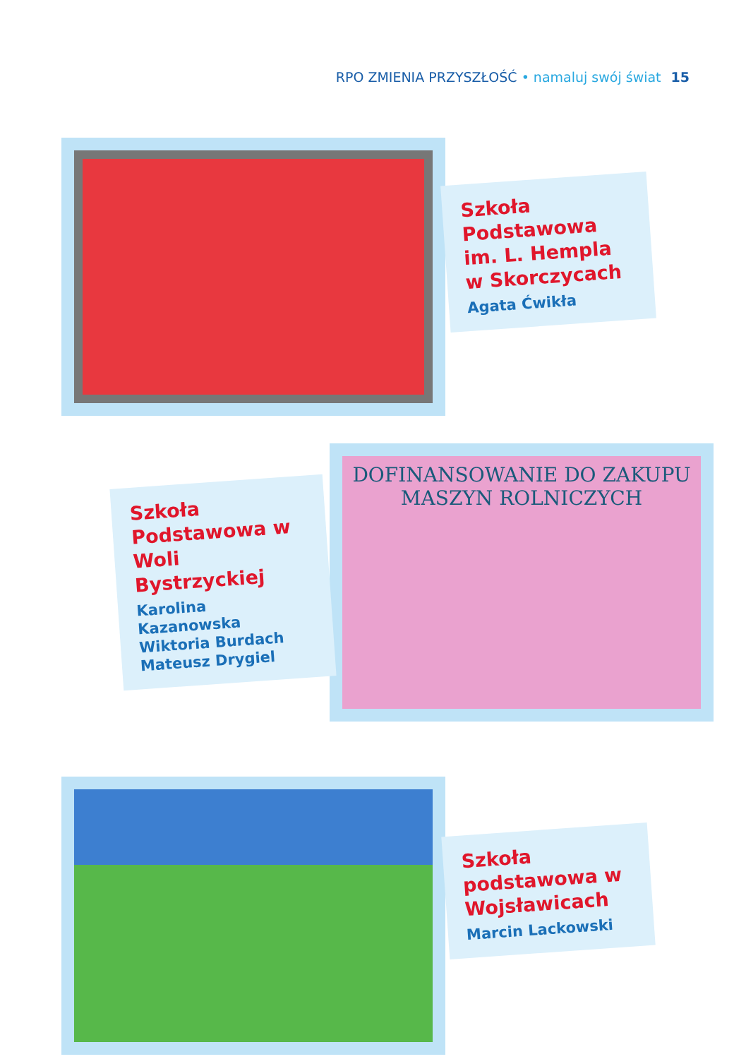RPO ZMIENIA PRZYSZŁOŚĆ • namaluj swój świat 15
Szkoła Podstawowa im. L. Hempla w Skorczycach
Agata Ćwikła
Szkoła Podstawowa w Woli Bystrzyckiej
Karolina Kazanowska
Wiktoria Burdach
Mateusz Drygiel
DOFINANSOWANIE DO ZAKUPU
MASZYN ROLNICZYCH
Szkoła podstawowa w Wojsławicach
Marcin Lackowski